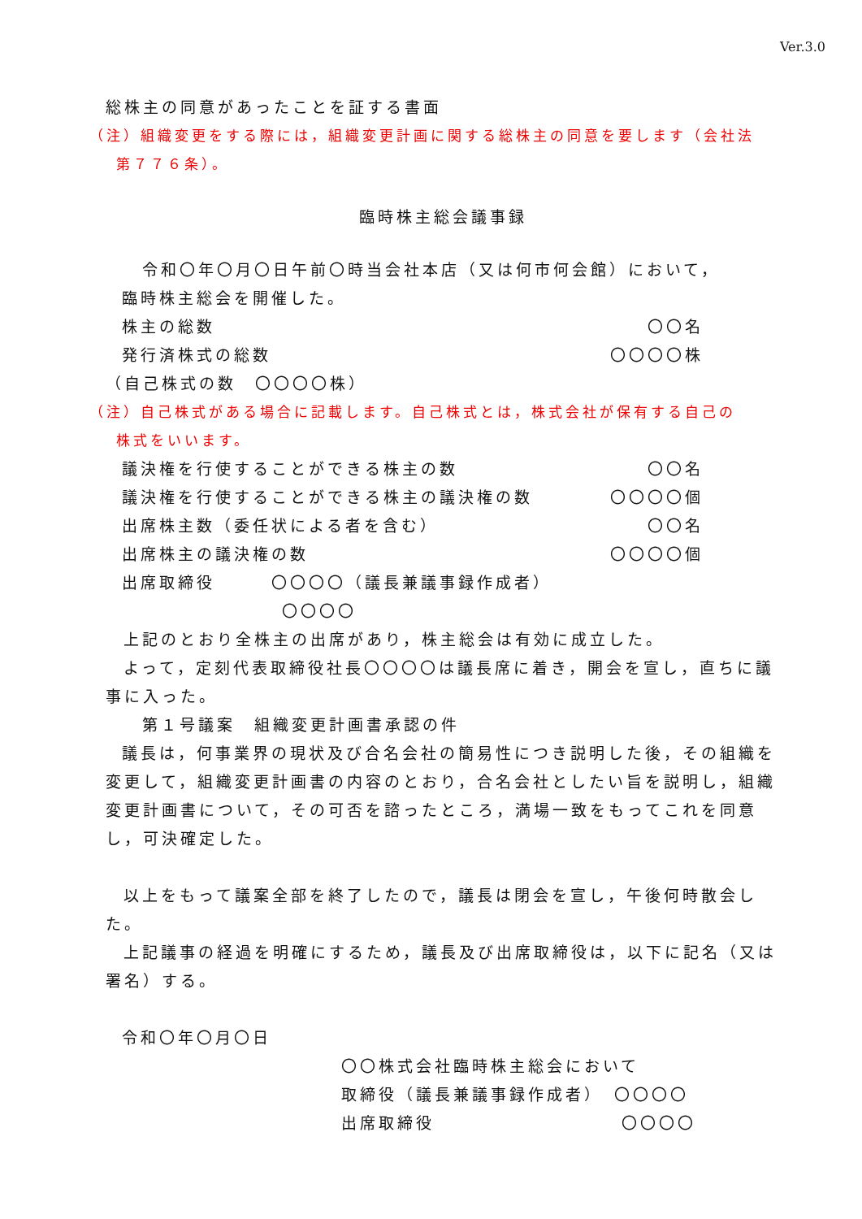Ver.3.0
総株主の同意があったことを証する書面
（注）組織変更をする際には，組織変更計画に関する総株主の同意を要します（会社法
第７７６条）。
臨時株主総会議事録
令和〇年〇月〇日午前〇時当会社本店（又は何市何会館）において，
臨時株主総会を開催した。
株主の総数 〇〇名
発行済株式の総数 〇〇〇〇株
（自己株式の数　〇〇〇〇株）
（注）自己株式がある場合に記載します。自己株式とは，株式会社が保有する自己の
株式をいいます。
議決権を行使することができる株主の数 〇〇名
議決権を行使することができる株主の議決権の数
〇〇〇〇個
出席株主数（委任状による者を含む） 〇〇名
出席株主の議決権の数 〇〇〇〇個
出席取締役　　　〇〇〇〇（議長兼議事録作成者）
〇〇〇〇
上記のとおり全株主の出席があり，株主総会は有効に成立した。
よって，定刻代表取締役社長〇〇〇〇は議長席に着き，開会を宣し，直ちに議事に入った。
第１号議案　組織変更計画書承認の件
議長は，何事業界の現状及び合名会社の簡易性につき説明した後，その組織を変更して，組織変更計画書の内容のとおり，合名会社としたい旨を説明し，組織変更計画書について，その可否を諮ったところ，満場一致をもってこれを同意し，可決確定した。
以上をもって議案全部を終了したので，議長は閉会を宣し，午後何時散会した。
上記議事の経過を明確にするため，議長及び出席取締役は，以下に記名（又は署名）する。
令和〇年〇月〇日
〇〇株式会社臨時株主総会において
取締役（議長兼議事録作成者）　〇〇〇〇
出席取締役　　　　　　　　　　〇〇〇〇